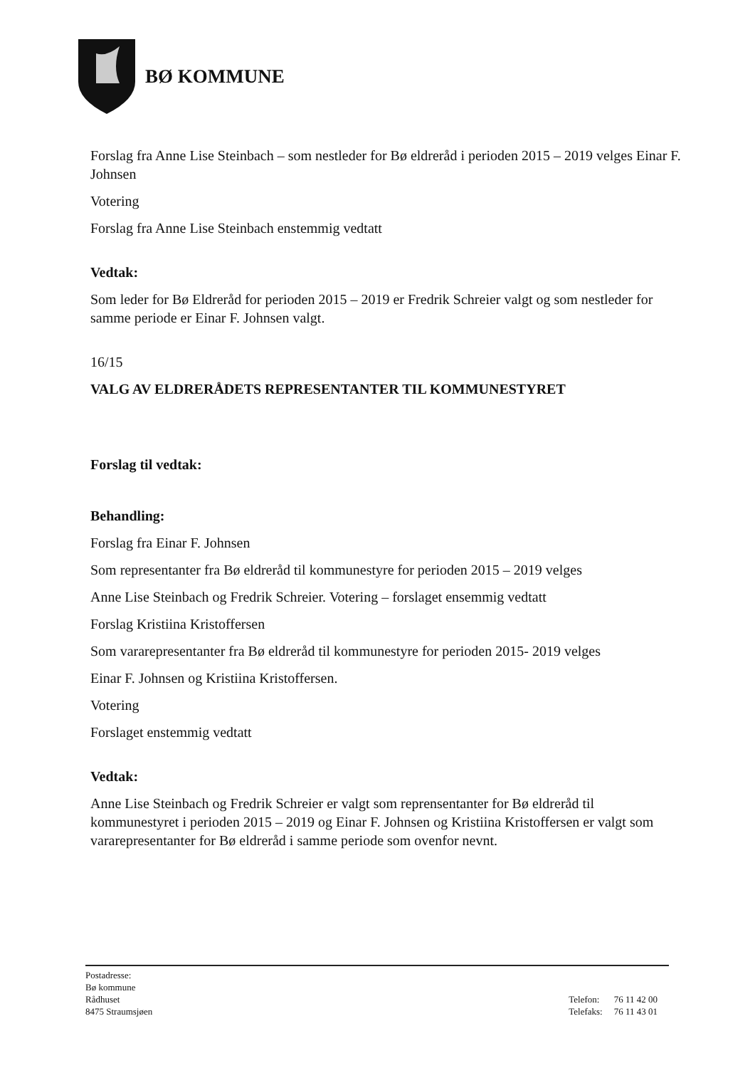BØ KOMMUNE
Forslag fra Anne Lise Steinbach – som nestleder for Bø eldreråd i perioden 2015 – 2019 velges Einar F. Johnsen
Votering
Forslag fra Anne Lise Steinbach enstemmig vedtatt
Vedtak:
Som leder for Bø Eldreråd for perioden 2015 – 2019 er Fredrik Schreier valgt og som nestleder for samme periode er Einar F. Johnsen valgt.
16/15
VALG AV ELDRERÅDETS REPRESENTANTER TIL KOMMUNESTYRET
Forslag til vedtak:
Behandling:
Forslag fra Einar F. Johnsen
Som representanter fra Bø eldreråd til kommunestyre for perioden 2015 – 2019 velges
Anne Lise Steinbach og Fredrik Schreier. Votering – forslaget ensemmig vedtatt
Forslag Kristiina Kristoffersen
Som vararepresentanter fra Bø eldreråd til kommunestyre for perioden 2015- 2019 velges
Einar F. Johnsen og Kristiina Kristoffersen.
Votering
Forslaget enstemmig vedtatt
Vedtak:
Anne Lise Steinbach og Fredrik Schreier er valgt som reprensentanter for Bø eldreråd til kommunestyret i perioden 2015 – 2019 og Einar F. Johnsen og Kristiina Kristoffersen er valgt som vararepresentanter for Bø eldreråd i samme periode som ovenfor nevnt.
Postadresse:
Bø kommune
Rådhuset
8475 Straumsjøen
| Telefon: | 76 11 42 00 |
| Telefaks: | 76 11 43 01 |